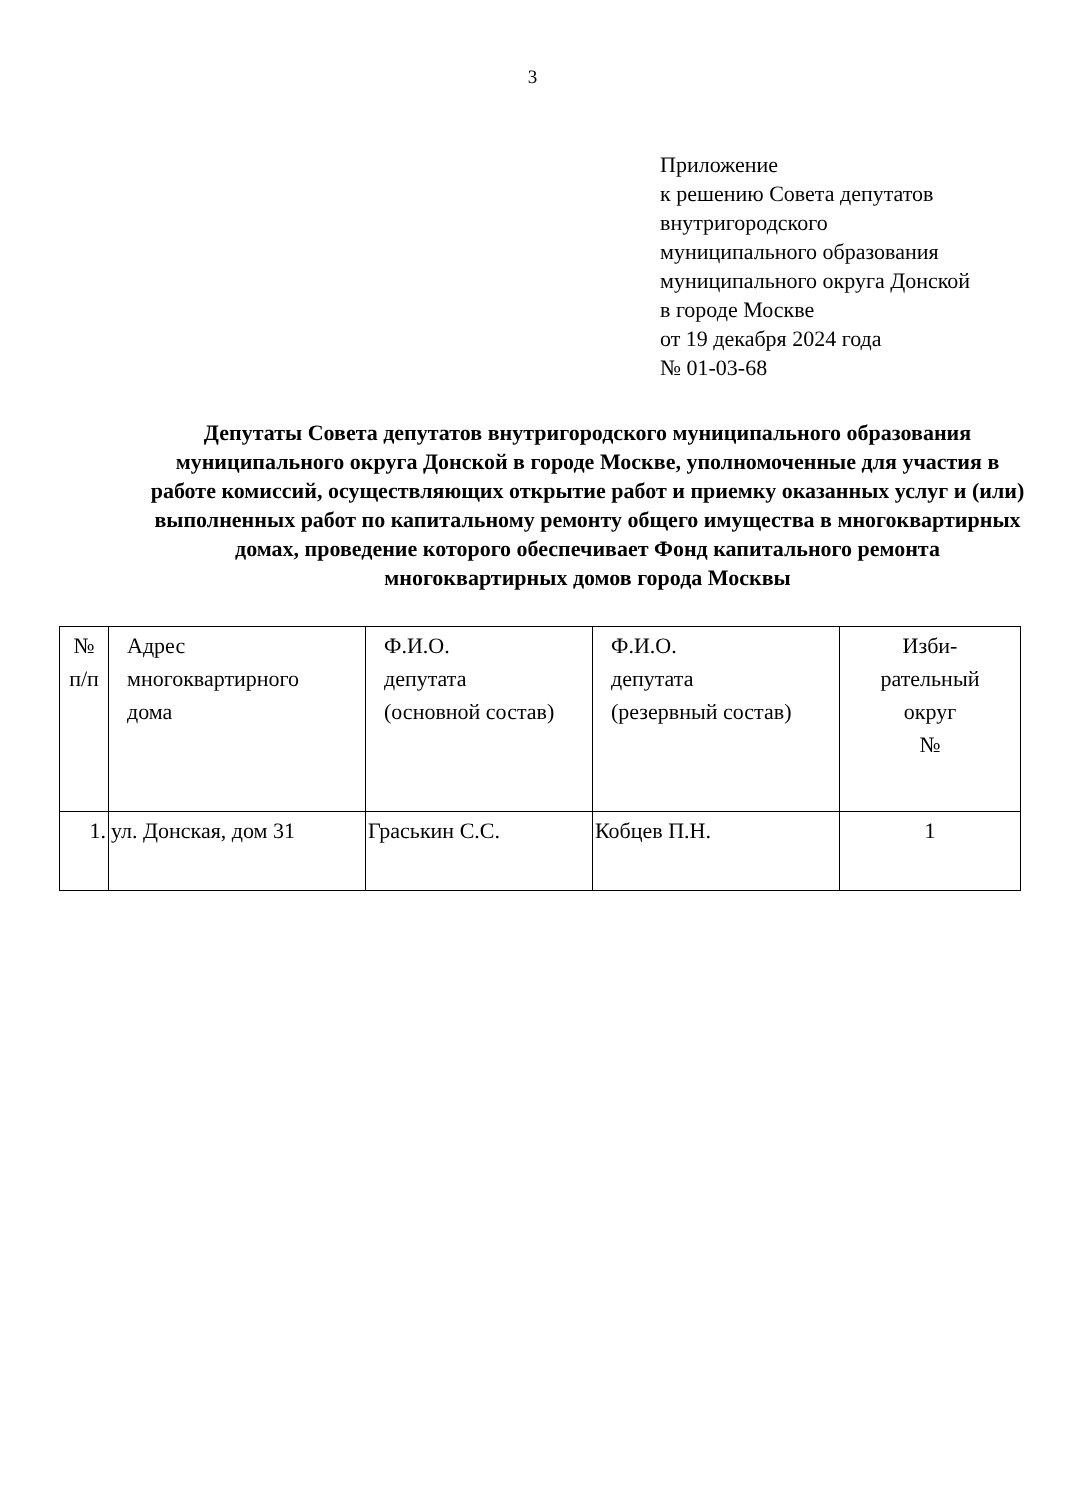3
Приложение
к решению Совета депутатов
внутригородского
муниципального образования
муниципального округа Донской
в городе Москве
от 19 декабря 2024 года
№ 01-03-68
Депутаты Совета депутатов внутригородского муниципального образования муниципального округа Донской в городе Москве, уполномоченные для участия в работе комиссий, осуществляющих открытие работ и приемку оказанных услуг и (или) выполненных работ по капитальному ремонту общего имущества в многоквартирных домах, проведение которого обеспечивает Фонд капитального ремонта многоквартирных домов города Москвы
| № п/п | Адрес многоквартирного дома | Ф.И.О. депутата (основной состав) | Ф.И.О. депутата (резервный состав) | Изби- рательный округ № |
| --- | --- | --- | --- | --- |
| 1. | ул. Донская, дом 31 | Граськин С.С. | Кобцев П.Н. | 1 |